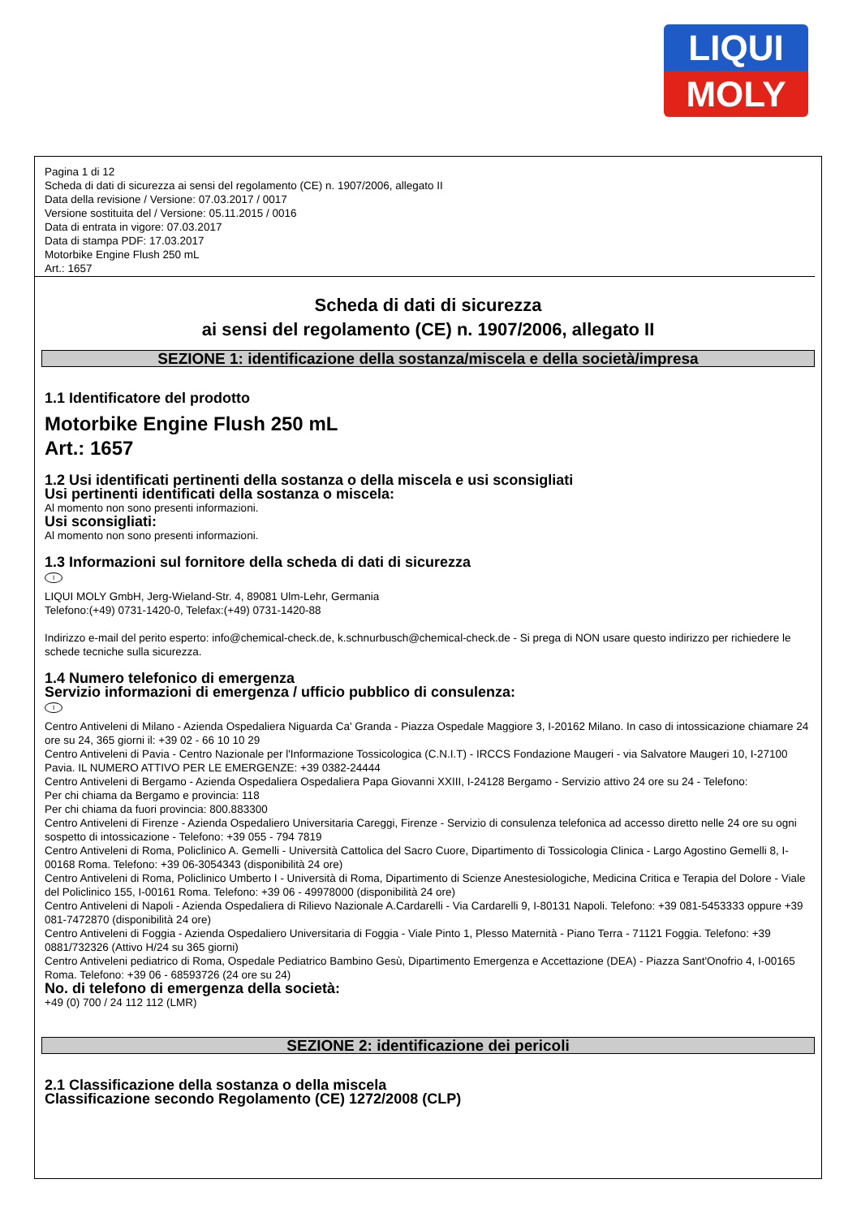LIQUI
MOLY
Pagina 1 di 12
Scheda di dati di sicurezza ai sensi del regolamento (CE) n. 1907/2006, allegato II
Data della revisione / Versione: 07.03.2017 / 0017
Versione sostituita del / Versione: 05.11.2015 / 0016
Data di entrata in vigore: 07.03.2017
Data di stampa PDF: 17.03.2017
Motorbike Engine Flush 250 mL
Art.: 1657
Scheda di dati di sicurezza
ai sensi del regolamento (CE) n. 1907/2006, allegato II
SEZIONE 1: identificazione della sostanza/miscela e della società/impresa
1.1 Identificatore del prodotto
Motorbike Engine Flush 250 mL
Art.: 1657
1.2 Usi identificati pertinenti della sostanza o della miscela e usi sconsigliati
Usi pertinenti identificati della sostanza o miscela:
Al momento non sono presenti informazioni.
Usi sconsigliati:
Al momento non sono presenti informazioni.
1.3 Informazioni sul fornitore della scheda di dati di sicurezza
I
LIQUI MOLY GmbH, Jerg-Wieland-Str. 4, 89081 Ulm-Lehr, Germania
Telefono:(+49) 0731-1420-0, Telefax:(+49) 0731-1420-88
Indirizzo e-mail del perito esperto: info@chemical-check.de, k.schnurbusch@chemical-check.de - Si prega di NON usare questo indirizzo per richiedere le schede tecniche sulla sicurezza.
1.4 Numero telefonico di emergenza
Servizio informazioni di emergenza / ufficio pubblico di consulenza:
I
Centro Antiveleni di Milano - Azienda Ospedaliera Niguarda Ca' Granda - Piazza Ospedale Maggiore 3, I-20162 Milano. In caso di intossicazione chiamare 24 ore su 24, 365 giorni il: +39 02 - 66 10 10 29
Centro Antiveleni di Pavia - Centro Nazionale per l'Informazione Tossicologica (C.N.I.T) - IRCCS Fondazione Maugeri - via Salvatore Maugeri 10, I-27100 Pavia. IL NUMERO ATTIVO PER LE EMERGENZE: +39 0382-24444
Centro Antiveleni di Bergamo - Azienda Ospedaliera Ospedaliera Papa Giovanni XXIII, I-24128 Bergamo - Servizio attivo 24 ore su 24 - Telefono:
Per chi chiama da Bergamo e provincia: 118
Per chi chiama da fuori provincia: 800.883300
Centro Antiveleni di Firenze - Azienda Ospedaliero Universitaria Careggi, Firenze - Servizio di consulenza telefonica ad accesso diretto nelle 24 ore su ogni sospetto di intossicazione - Telefono: +39 055 - 794 7819
Centro Antiveleni di Roma, Policlinico A. Gemelli - Università Cattolica del Sacro Cuore, Dipartimento di Tossicologia Clinica - Largo Agostino Gemelli 8, I-00168 Roma. Telefono: +39 06-3054343 (disponibilità 24 ore)
Centro Antiveleni di Roma, Policlinico Umberto I - Università di Roma, Dipartimento di Scienze Anestesiologiche, Medicina Critica e Terapia del Dolore - Viale del Policlinico 155, I-00161 Roma. Telefono: +39 06 - 49978000 (disponibilità 24 ore)
Centro Antiveleni di Napoli - Azienda Ospedaliera di Rilievo Nazionale A.Cardarelli - Via Cardarelli 9, I-80131 Napoli. Telefono: +39 081-5453333 oppure +39 081-7472870 (disponibilità 24 ore)
Centro Antiveleni di Foggia - Azienda Ospedaliero Universitaria di Foggia - Viale Pinto 1, Plesso Maternità - Piano Terra - 71121 Foggia. Telefono: +39 0881/732326 (Attivo H/24 su 365 giorni)
Centro Antiveleni pediatrico di Roma, Ospedale Pediatrico Bambino Gesù, Dipartimento Emergenza e Accettazione (DEA) - Piazza Sant'Onofrio 4, I-00165 Roma. Telefono: +39 06 - 68593726 (24 ore su 24)
No. di telefono di emergenza della società:
+49 (0) 700 / 24 112 112 (LMR)
SEZIONE 2: identificazione dei pericoli
2.1 Classificazione della sostanza o della miscela
Classificazione secondo Regolamento (CE) 1272/2008 (CLP)